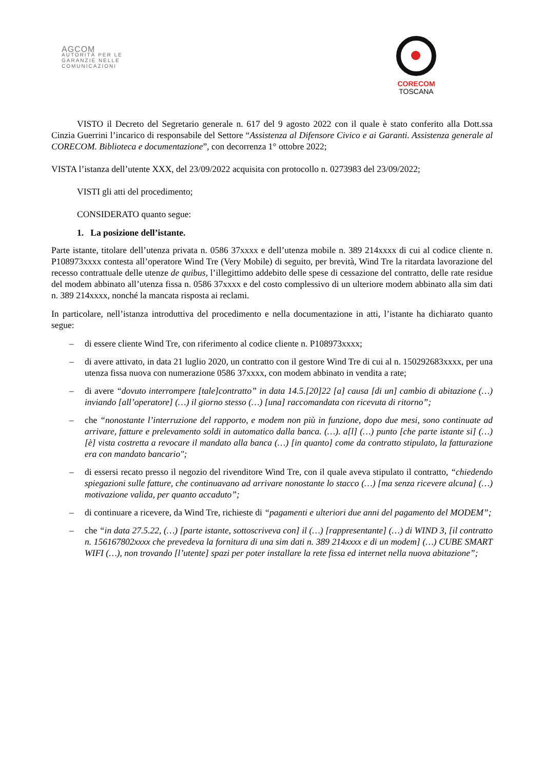AGCOM
AUTORITÀ PER LE
GARANZIE NELLE
COMUNICAZIONI
CORECOM
TOSCANA
VISTO il Decreto del Segretario generale n. 617 del 9 agosto 2022 con il quale è stato conferito alla Dott.ssa Cinzia Guerrini l’incarico di responsabile del Settore “Assistenza al Difensore Civico e ai Garanti. Assistenza generale al CORECOM. Biblioteca e documentazione”, con decorrenza 1° ottobre 2022;
VISTA l’istanza dell’utente XXX, del 23/09/2022 acquisita con protocollo n. 0273983 del 23/09/2022;
VISTI gli atti del procedimento;
CONSIDERATO quanto segue:
1. La posizione dell’istante.
Parte istante, titolare dell’utenza privata n. 0586 37xxxx e dell’utenza mobile n. 389 214xxxx di cui al codice cliente n. P108973xxxx contesta all’operatore Wind Tre (Very Mobile) di seguito, per brevità, Wind Tre la ritardata lavorazione del recesso contrattuale delle utenze de quibus, l’illegittimo addebito delle spese di cessazione del contratto, delle rate residue del modem abbinato all’utenza fissa n. 0586 37xxxx e del costo complessivo di un ulteriore modem abbinato alla sim dati n. 389 214xxxx, nonché la mancata risposta ai reclami.
In particolare, nell’istanza introduttiva del procedimento e nella documentazione in atti, l’istante ha dichiarato quanto segue:
– di essere cliente Wind Tre, con riferimento al codice cliente n. P108973xxxx;
– di avere attivato, in data 21 luglio 2020, un contratto con il gestore Wind Tre di cui al n. 150292683xxxx, per una utenza fissa nuova con numerazione 0586 37xxxx, con modem abbinato in vendita a rate;
– di avere “dovuto interrompere [tale]contratto” in data 14.5.[20]22 [a] causa [di un] cambio di abitazione (…) inviando [all’operatore] (…) il giorno stesso (…) [una] raccomandata con ricevuta di ritorno”;
– che “nonostante l’interruzione del rapporto, e modem non più in funzione, dopo due mesi, sono continuate ad arrivare, fatture e prelevamento soldi in automatico dalla banca. (…). a[l] (…) punto [che parte istante si] (…) [è] vista costretta a revocare il mandato alla banca (…) [in quanto] come da contratto stipulato, la fatturazione era con mandato bancario";
– di essersi recato presso il negozio del rivenditore Wind Tre, con il quale aveva stipulato il contratto, “chiedendo spiegazioni sulle fatture, che continuavano ad arrivare nonostante lo stacco (…) [ma senza ricevere alcuna] (…) motivazione valida, per quanto accaduto”;
– di continuare a ricevere, da Wind Tre, richieste di “pagamenti e ulteriori due anni del pagamento del MODEM”;
– che “in data 27.5.22, (…) [parte istante, sottoscriveva con] il (…) [rappresentante] (…) di WIND 3, [il contratto n. 156167802xxxx che prevedeva la fornitura di una sim dati n. 389 214xxxx e di un modem] (…) CUBE SMART WIFI (…), non trovando [l’utente] spazi per poter installare la rete fissa ed internet nella nuova abitazione”;